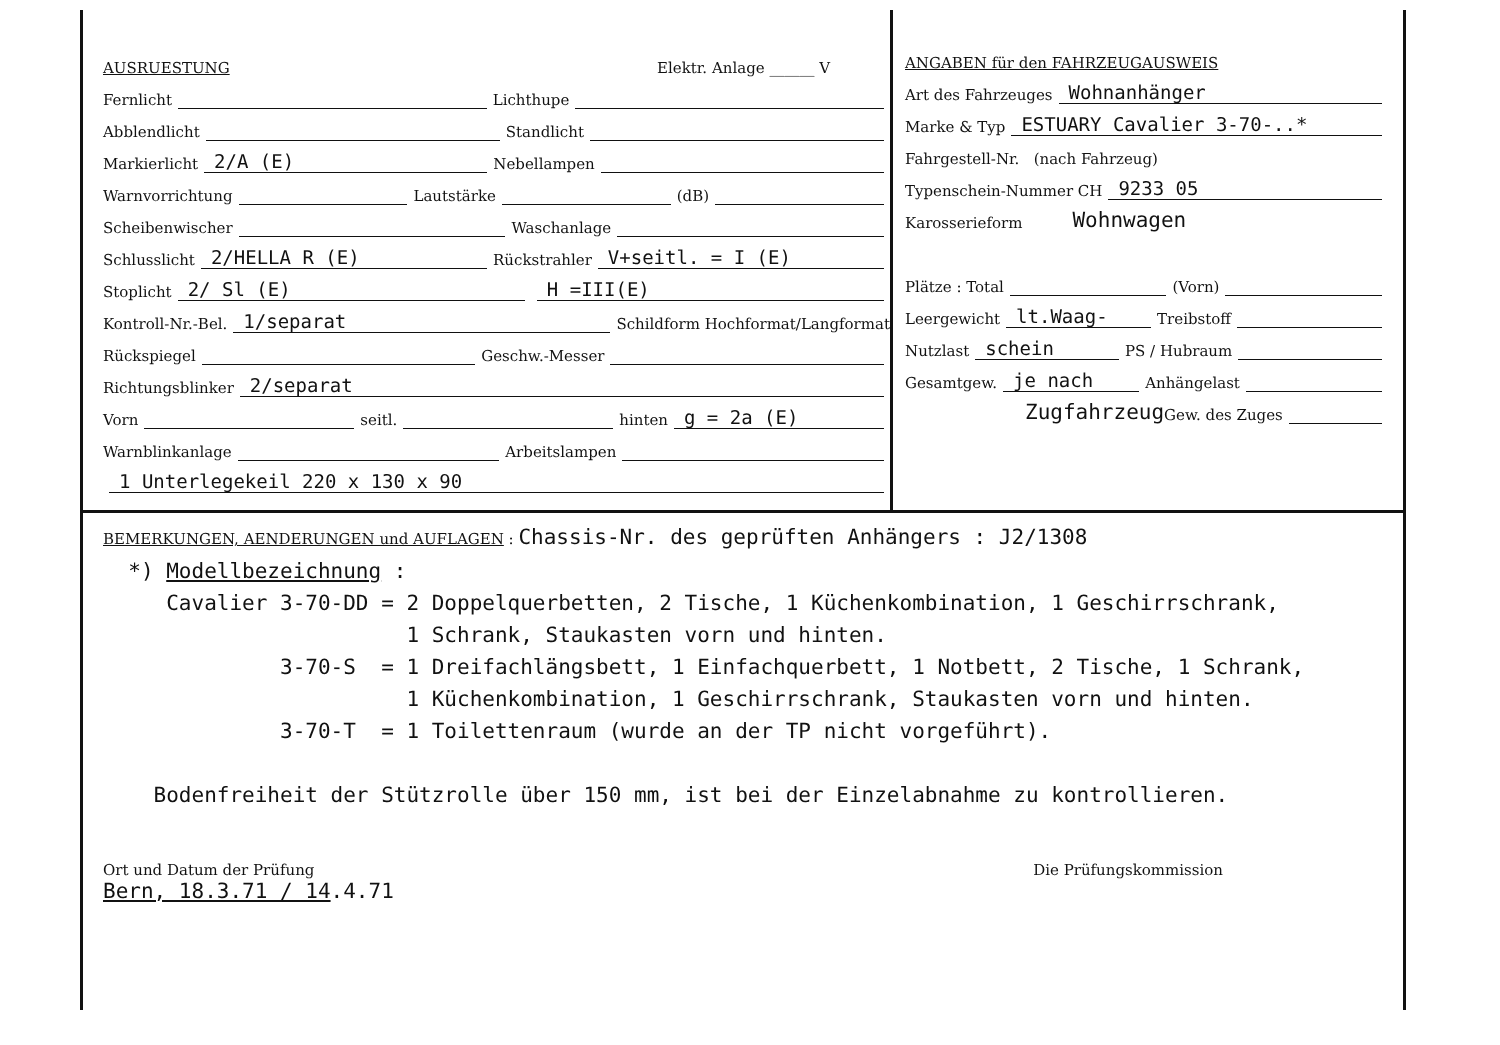AUSRUESTUNG Elektr. Anlage ______ V
Fernlicht Lichthupe
Abblendlicht Standlicht
Markierlicht 2/A (E) Nebellampen
Warnvorrichtung Lautstärke (dB)
Scheibenwischer Waschanlage
Schlusslicht 2/HELLA R (E) Rückstrahler V+seitl. = I (E)
Stoplicht 2/ Sl (E) H =III(E)
Kontroll-Nr.-Bel. 1/separat Schildform Hochformat/Langformat
Rückspiegel Geschw.-Messer
Richtungsblinker 2/separat
Vorn seitl. hinten g = 2a (E)
Warnblinkanlage Arbeitslampen
1 Unterlegekeil 220 x 130 x 90
ANGABEN für den FAHRZEUGAUSWEIS
Art des Fahrzeuges Wohnanhänger
Marke & Typ ESTUARY Cavalier 3-70-..*
Fahrgestell-Nr. (nach Fahrzeug)
Typenschein-Nummer CH 9233 05
Karosserieform Wohnwagen
Plätze : Total (Vorn)
Leergewicht lt.Waag- Treibstoff
Nutzlast schein PS / Hubraum
Gesamtgew. je nach Anhängelast
Zugfahrzeug Gew. des Zuges
BEMERKUNGEN, AENDERUNGEN und AUFLAGEN : Chassis-Nr. des geprüften Anhängers : J2/1308
  *) Modellbezeichnung :
     Cavalier 3-70-DD = 2 Doppelquerbetten, 2 Tische, 1 Küchenkombination, 1 Geschirrschrank,
                        1 Schrank, Staukasten vorn und hinten.
              3-70-S  = 1 Dreifachlängsbett, 1 Einfachquerbett, 1 Notbett, 2 Tische, 1 Schrank,
                        1 Küchenkombination, 1 Geschirrschrank, Staukasten vorn und hinten.
              3-70-T  = 1 Toilettenraum (wurde an der TP nicht vorgeführt).

    Bodenfreiheit der Stützrolle über 150 mm, ist bei der Einzelabnahme zu kontrollieren.
Ort und Datum der Prüfung
Bern, 18.3.71 / 14.4.71
Die Prüfungskommission